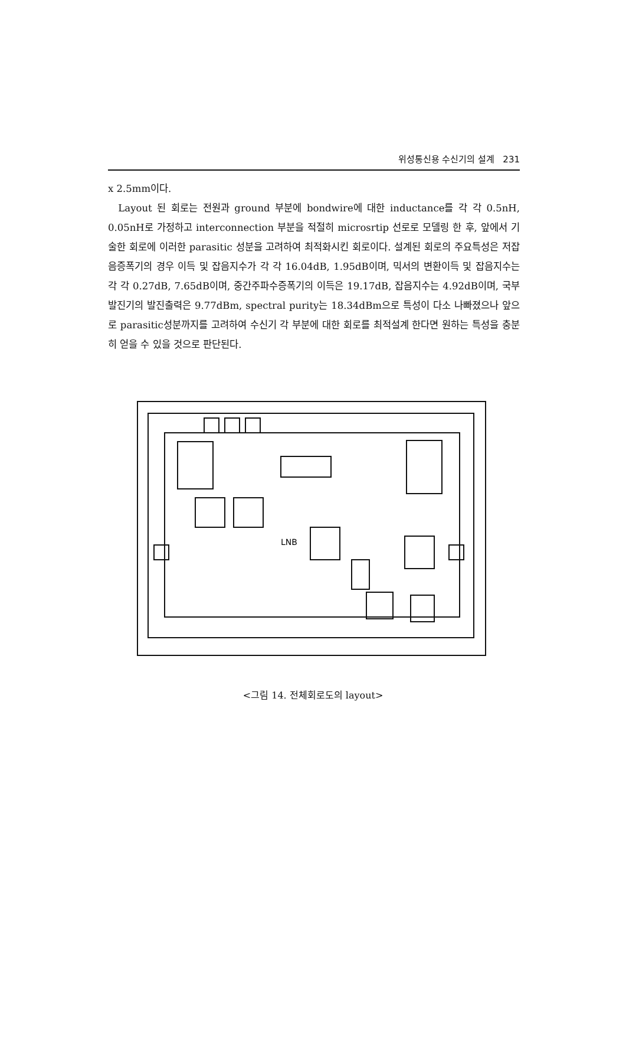위성통신용 수신기의 설계 231
x 2.5mm이다.
Layout 된 회로는 전원과 ground 부분에 bondwire에 대한 inductance를 각 각 0.5nH, 0.05nH로 가정하고 interconnection 부분을 적절히 microsrtip 선로로 모델링 한 후, 앞에서 기술한 회로에 이러한 parasitic 성분을 고려하여 최적화시킨 회로이다. 설계된 회로의 주요특성은 저잡음증폭기의 경우 이득 및 잡음지수가 각 각 16.04dB, 1.95dB이며, 믹서의 변환이득 및 잡음지수는 각 각 0.27dB, 7.65dB이며, 중간주파수증폭기의 이득은 19.17dB, 잡음지수는 4.92dB이며, 국부발진기의 발진출력은 9.77dBm, spectral purity는 18.34dBm으로 특성이 다소 나빠졌으나 앞으로 parasitic성분까지를 고려하여 수신기 각 부분에 대한 회로를 최적설계 한다면 원하는 특성을 충분히 얻을 수 있을 것으로 판단된다.
LNB
<그림 14. 전체회로도의 layout>